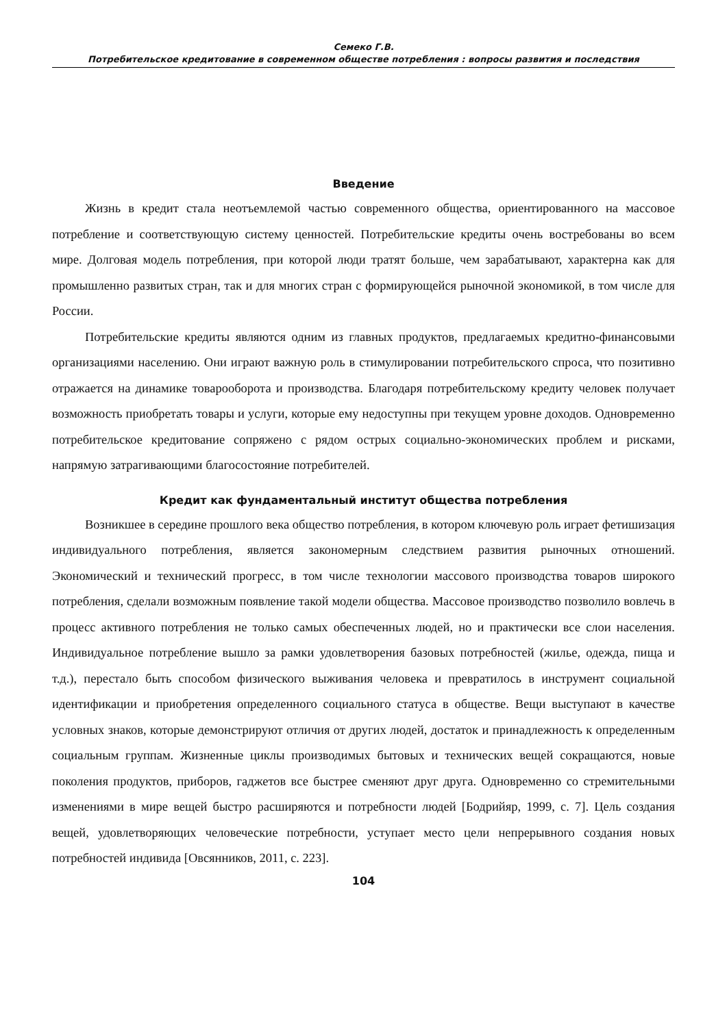Семеко Г.В.
Потребительское кредитование в современном обществе потребления : вопросы развития и последствия
Введение
Жизнь в кредит стала неотъемлемой частью современного общества, ориентированного на массовое потребление и соответствующую систему ценностей. Потребительские кредиты очень востребованы во всем мире. Долговая модель потребления, при которой люди тратят больше, чем зарабатывают, характерна как для промышленно развитых стран, так и для многих стран с формирующейся рыночной экономикой, в том числе для России.
Потребительские кредиты являются одним из главных продуктов, предлагаемых кредитно-финансовыми организациями населению. Они играют важную роль в стимулировании потребительского спроса, что позитивно отражается на динамике товарооборота и производства. Благодаря потребительскому кредиту человек получает возможность приобретать товары и услуги, которые ему недоступны при текущем уровне доходов. Одновременно потребительское кредитование сопряжено с рядом острых социально-экономических проблем и рисками, напрямую затрагивающими благосостояние потребителей.
Кредит как фундаментальный институт общества потребления
Возникшее в середине прошлого века общество потребления, в котором ключевую роль играет фетишизация индивидуального потребления, является закономерным следствием развития рыночных отношений. Экономический и технический прогресс, в том числе технологии массового производства товаров широкого потребления, сделали возможным появление такой модели общества. Массовое производство позволило вовлечь в процесс активного потребления не только самых обеспеченных людей, но и практически все слои населения. Индивидуальное потребление вышло за рамки удовлетворения базовых потребностей (жилье, одежда, пища и т.д.), перестало быть способом физического выживания человека и превратилось в инструмент социальной идентификации и приобретения определенного социального статуса в обществе. Вещи выступают в качестве условных знаков, которые демонстрируют отличия от других людей, достаток и принадлежность к определенным социальным группам. Жизненные циклы производимых бытовых и технических вещей сокращаются, новые поколения продуктов, приборов, гаджетов все быстрее сменяют друг друга. Одновременно со стремительными изменениями в мире вещей быстро расширяются и потребности людей [Бодрийяр, 1999, с. 7]. Цель создания вещей, удовлетворяющих человеческие потребности, уступает место цели непрерывного создания новых потребностей индивида [Овсянников, 2011, с. 223].
104